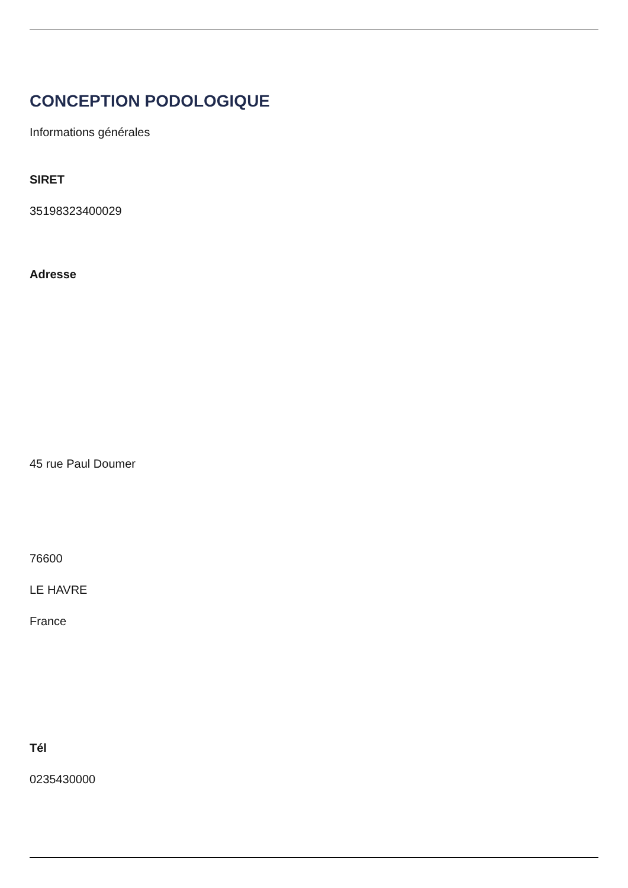CONCEPTION PODOLOGIQUE
Informations générales
SIRET
35198323400029
Adresse
45 rue Paul Doumer
76600
LE HAVRE
France
Tél
0235430000